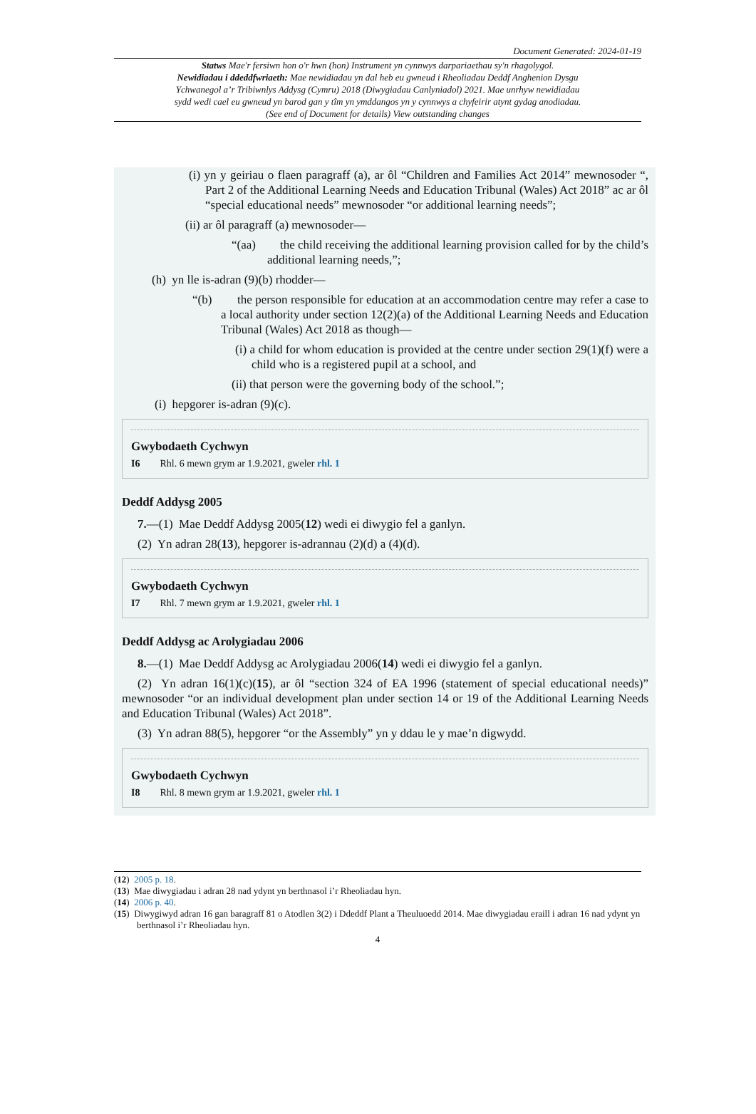Document Generated: 2024-01-19
Statws Mae'r fersiwn hon o'r hwn (hon) Instrument yn cynnwys darpariaethau sy'n rhagolygol.
Newidiadau i ddeddfwriaeth: Mae newidiadau yn dal heb eu gwneud i Rheoliadau Deddf Anghenion Dysgu Ychwanegol a’r Tribiwnlys Addysg (Cymru) 2018 (Diwygiadau Canlyniadol) 2021. Mae unrhyw newidiadau sydd wedi cael eu gwneud yn barod gan y tîm yn ymddangos yn y cynnwys a chyfeirir atynt gydag anodiadau. (See end of Document for details) View outstanding changes
(i) yn y geiriau o flaen paragraff (a), ar ôl “Children and Families Act 2014” mewnosoder “, Part 2 of the Additional Learning Needs and Education Tribunal (Wales) Act 2018” ac ar ôl “special educational needs” mewnosoder “or additional learning needs”;
(ii) ar ôl paragraff (a) mewnosoder—
“(aa) the child receiving the additional learning provision called for by the child’s additional learning needs,”;
(h) yn lle is-adran (9)(b) rhodder—
“(b) the person responsible for education at an accommodation centre may refer a case to a local authority under section 12(2)(a) of the Additional Learning Needs and Education Tribunal (Wales) Act 2018 as though—
(i) a child for whom education is provided at the centre under section 29(1)(f) were a child who is a registered pupil at a school, and
(ii) that person were the governing body of the school.”;
(i) hepgorer is-adran (9)(c).
Gwybodaeth Cychwyn
I6 Rhl. 6 mewn grym ar 1.9.2021, gweler rhl. 1
Deddf Addysg 2005
7.—(1) Mae Deddf Addysg 2005(12) wedi ei diwygio fel a ganlyn.
(2) Yn adran 28(13), hepgorer is-adrannau (2)(d) a (4)(d).
Gwybodaeth Cychwyn
I7 Rhl. 7 mewn grym ar 1.9.2021, gweler rhl. 1
Deddf Addysg ac Arolygiadau 2006
8.—(1) Mae Deddf Addysg ac Arolygiadau 2006(14) wedi ei diwygio fel a ganlyn.
(2) Yn adran 16(1)(c)(15), ar ôl “section 324 of EA 1996 (statement of special educational needs)” mewnosoder “or an individual development plan under section 14 or 19 of the Additional Learning Needs and Education Tribunal (Wales) Act 2018”.
(3) Yn adran 88(5), hepgorer “or the Assembly” yn y ddau le y mae’n digwydd.
Gwybodaeth Cychwyn
I8 Rhl. 8 mewn grym ar 1.9.2021, gweler rhl. 1
(12) 2005 p. 18.
(13) Mae diwygiadau i adran 28 nad ydynt yn berthnasol i’r Rheoliadau hyn.
(14) 2006 p. 40.
(15) Diwygiwyd adran 16 gan baragraff 81 o Atodlen 3(2) i Ddeddf Plant a Theuluoedd 2014. Mae diwygiadau eraill i adran 16 nad ydynt yn berthnasol i’r Rheoliadau hyn.
4